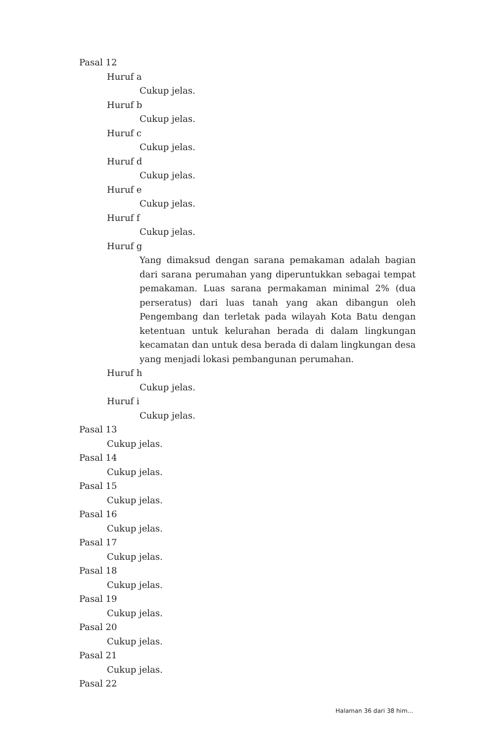Pasal 12
Huruf a
Cukup jelas.
Huruf b
Cukup jelas.
Huruf c
Cukup jelas.
Huruf d
Cukup jelas.
Huruf e
Cukup jelas.
Huruf f
Cukup jelas.
Huruf g
Yang dimaksud dengan sarana pemakaman adalah bagian dari sarana perumahan yang diperuntukkan sebagai tempat pemakaman. Luas sarana permakaman minimal 2% (dua perseratus) dari luas tanah yang akan dibangun oleh Pengembang dan terletak pada wilayah Kota Batu dengan ketentuan untuk kelurahan berada di dalam lingkungan kecamatan dan untuk desa berada di dalam lingkungan desa yang menjadi lokasi pembangunan perumahan.
Huruf h
Cukup jelas.
Huruf i
Cukup jelas.
Pasal 13
Cukup jelas.
Pasal 14
Cukup jelas.
Pasal 15
Cukup jelas.
Pasal 16
Cukup jelas.
Pasal 17
Cukup jelas.
Pasal 18
Cukup jelas.
Pasal 19
Cukup jelas.
Pasal 20
Cukup jelas.
Pasal 21
Cukup jelas.
Pasal 22
Halaman 36 dari 38 him...